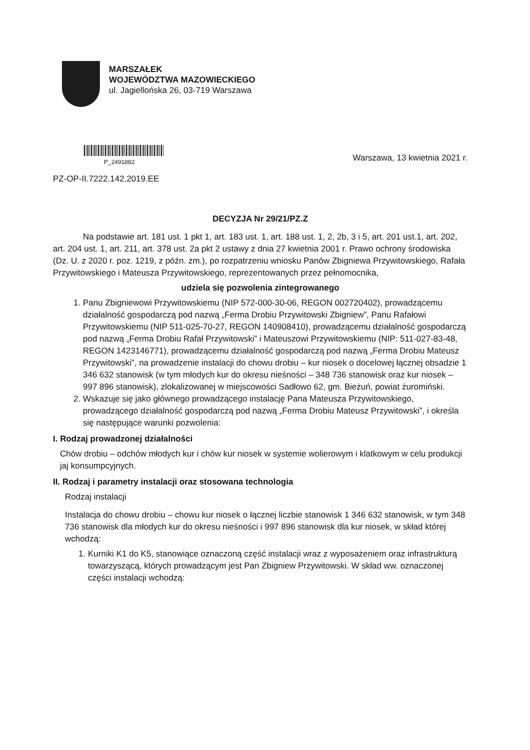MARSZAŁEK
WOJEWÓDZTWA MAZOWIECKIEGO
ul. Jagiellońska 26, 03-719 Warszawa
P_2491882
Warszawa, 13 kwietnia 2021 r.
PZ-OP-II.7222.142.2019.EE
DECYZJA Nr 29/21/PZ.Z
Na podstawie art. 181 ust. 1 pkt 1, art. 183 ust. 1, art. 188 ust. 1, 2, 2b, 3 i 5, art. 201 ust.1, art. 202, art. 204 ust. 1, art. 211, art. 378 ust. 2a pkt 2 ustawy z dnia 27 kwietnia 2001 r. Prawo ochrony środowiska (Dz. U. z 2020 r. poz. 1219, z późn. zm.), po rozpatrzeniu wniosku Panów Zbigniewa Przywitowskiego, Rafała Przywitowskiego i Mateusza Przywitowskiego, reprezentowanych przez pełnomocnika,
udziela się pozwolenia zintegrowanego
1. Panu Zbigniewowi Przywitowskiemu (NIP 572-000-30-06, REGON 002720402), prowadzącemu działalność gospodarczą pod nazwą „Ferma Drobiu Przywitowski Zbigniew”, Panu Rafałowi Przywitowskiemu (NIP 511-025-70-27, REGON 140908410), prowadzącemu działalność gospodarczą pod nazwą „Ferma Drobiu Rafał Przywitowski” i Mateuszowi Przywitowskiemu (NIP: 511-027-83-48, REGON 1423146771), prowadzącemu działalność gospodarczą pod nazwą „Ferma Drobiu Mateusz Przywitowski”, na prowadzenie instalacji do chowu drobiu – kur niosek o docelowej łącznej obsadzie 1 346 632 stanowisk (w tym młodych kur do okresu nieśności – 348 736 stanowisk oraz kur niosek – 997 896 stanowisk), zlokalizowanej w miejscowości Sadłowo 62, gm. Bieżuń, powiat żuromiński.
2. Wskazuje się jako głównego prowadzącego instalację Pana Mateusza Przywitowskiego, prowadzącego działalność gospodarczą pod nazwą „Ferma Drobiu Mateusz Przywitowski”, i określa się następujące warunki pozwolenia:
I. Rodzaj prowadzonej działalności
Chów drobiu – odchów młodych kur i chów kur niosek w systemie wolierowym i klatkowym w celu produkcji jaj konsumpcyjnych.
II. Rodzaj i parametry instalacji oraz stosowana technologia
Rodzaj instalacji
Instalacja do chowu drobiu – chowu kur niosek o łącznej liczbie stanowisk 1 346 632 stanowisk, w tym 348 736 stanowisk dla młodych kur do okresu nieśności i 997 896 stanowisk dla kur niosek, w skład której wchodzą:
1. Kurniki K1 do K5, stanowiące oznaczoną część instalacji wraz z wyposażeniem oraz infrastrukturą towarzyszącą, których prowadzącym jest Pan Zbigniew Przywitowski. W skład ww. oznaczonej części instalacji wchodzą: